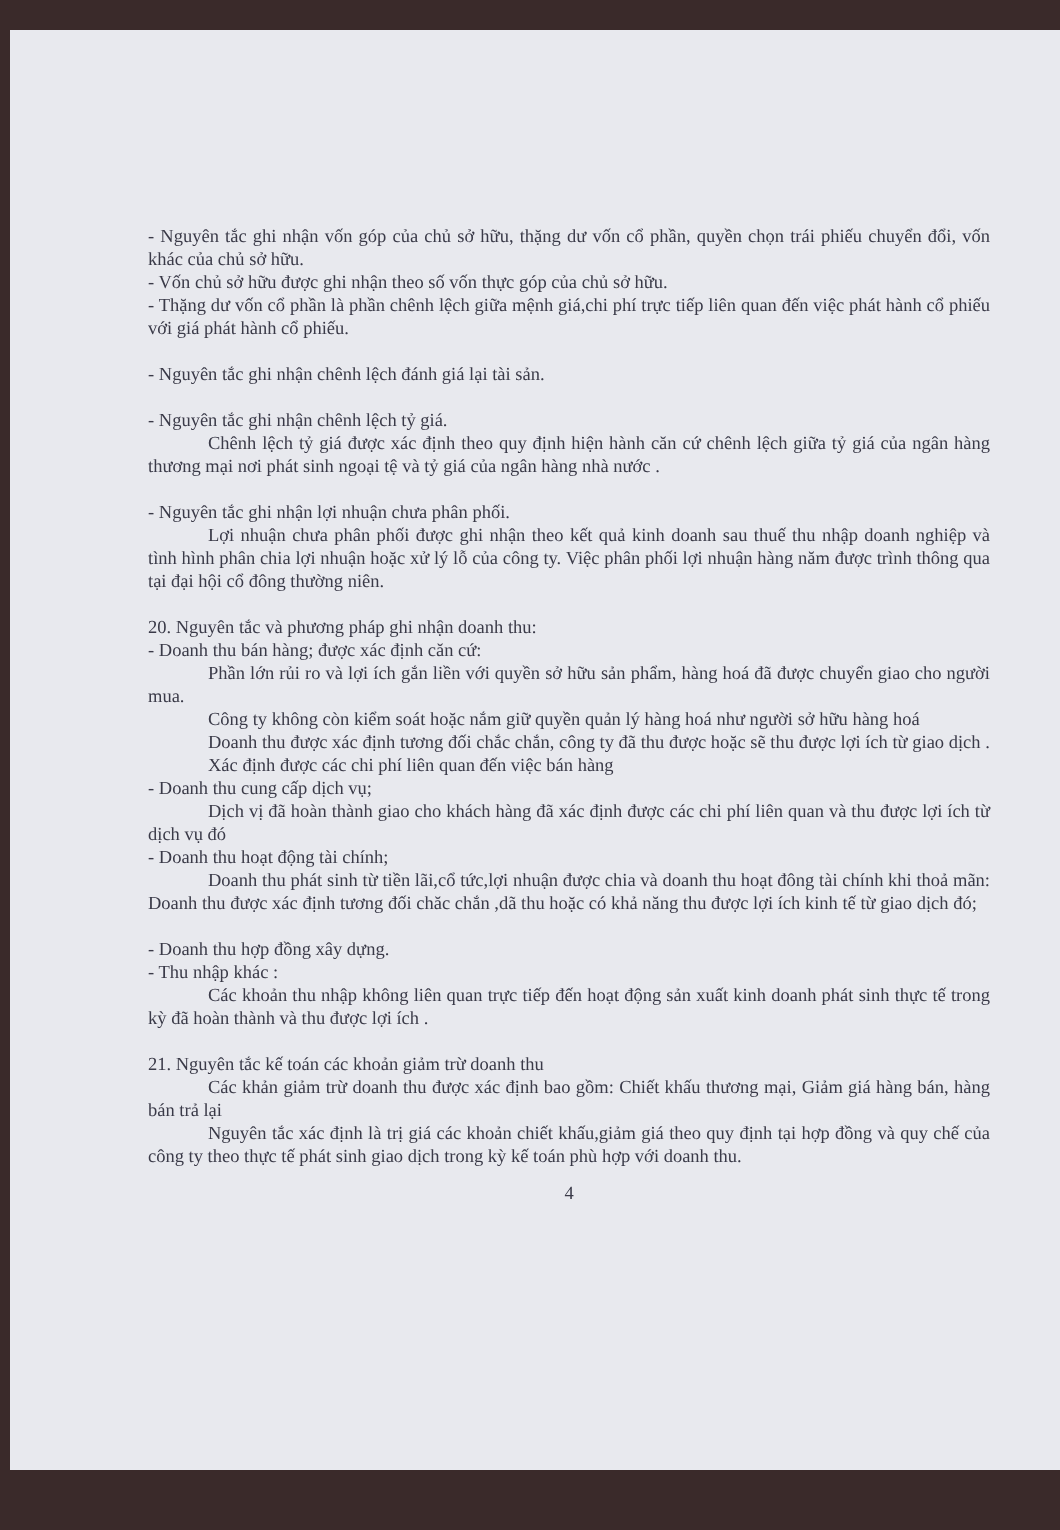- Nguyên tắc ghi nhận vốn góp của chủ sở hữu, thặng dư vốn cổ phần, quyền chọn trái phiếu chuyển đổi, vốn khác của chủ sở hữu.
- Vốn chủ sở hữu được ghi nhận theo số vốn thực góp của chủ sở hữu.
- Thặng dư vốn cổ phần là phần chênh lệch giữa mệnh giá,chi phí trực tiếp liên quan đến việc phát hành cổ phiếu với giá phát hành cổ phiếu.
- Nguyên tắc ghi nhận chênh lệch đánh giá lại tài sản.
- Nguyên tắc ghi nhận chênh lệch tỷ giá.
Chênh lệch tỷ giá được xác định theo quy định hiện hành căn cứ chênh lệch giữa tỷ giá của ngân hàng thương mại nơi phát sinh ngoại tệ và tỷ giá của ngân hàng nhà nước .
- Nguyên tắc ghi nhận lợi nhuận chưa phân phối.
Lợi nhuận chưa phân phối được ghi nhận theo kết quả kinh doanh sau thuế thu nhập doanh nghiệp và tình hình phân chia lợi nhuận hoặc xử lý lỗ của công ty. Việc phân phối lợi nhuận hàng năm được trình thông qua tại đại hội cổ đông thường niên.
20. Nguyên tắc và phương pháp ghi nhận doanh thu:
- Doanh thu bán hàng; được xác định căn cứ:
Phần lớn rủi ro và lợi ích gắn liền với quyền sở hữu sản phẩm, hàng hoá đã được chuyển giao cho người mua.
Công ty không còn kiểm soát hoặc nắm giữ quyền quản lý hàng hoá như người sở hữu hàng hoá
Doanh thu được xác định tương đối chắc chắn, công ty đã thu được hoặc sẽ thu được lợi ích từ giao dịch .
Xác định được các chi phí liên quan đến việc bán hàng
- Doanh thu cung cấp dịch vụ;
Dịch vị đã hoàn thành giao cho khách hàng đã xác định được các chi phí liên quan và thu được lợi ích từ dịch vụ đó
- Doanh thu hoạt động tài chính;
Doanh thu phát sinh từ tiền lãi,cổ tức,lợi nhuận được chia và doanh thu hoạt đông tài chính khi thoả mãn: Doanh thu được xác định tương đối chăc chắn ,dã thu hoặc có khả năng thu được lợi ích kinh tế từ giao dịch đó;
- Doanh thu hợp đồng xây dựng.
- Thu nhập khác :
Các khoản thu nhập không liên quan trực tiếp đến hoạt động sản xuất kinh doanh phát sinh thực tế trong kỳ đã hoàn thành và thu được lợi ích .
21. Nguyên tắc kế toán các khoản giảm trừ doanh thu
Các khản giảm trừ doanh thu được xác định bao gồm: Chiết khấu thương mại, Giảm giá hàng bán, hàng bán trả lại
Nguyên tắc xác định là trị giá các khoản chiết khấu,giảm giá theo quy định tại hợp đồng và quy chế của công ty theo thực tế phát sinh giao dịch trong kỳ kế toán phù hợp với doanh thu.
4